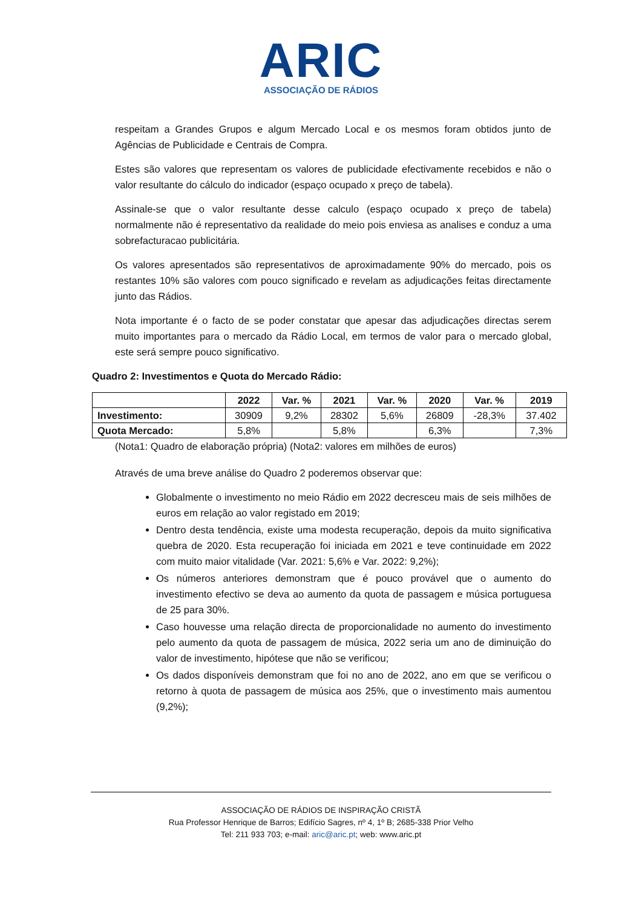ARIC
ASSOCIAÇÃO DE RÁDIOS
respeitam a Grandes Grupos e algum Mercado Local e os mesmos foram obtidos junto de Agências de Publicidade e Centrais de Compra.
Estes são valores que representam os valores de publicidade efectivamente recebidos e não o valor resultante do cálculo do indicador (espaço ocupado x preço de tabela).
Assinale-se que o valor resultante desse calculo (espaço ocupado x preço de tabela) normalmente não é representativo da realidade do meio pois enviesa as analises e conduz a uma sobrefacturacao publicitária.
Os valores apresentados são representativos de aproximadamente 90% do mercado, pois os restantes 10% são valores com pouco significado e revelam as adjudicações feitas directamente junto das Rádios.
Nota importante é o facto de se poder constatar que apesar das adjudicações directas serem muito importantes para o mercado da Rádio Local, em termos de valor para o mercado global, este será sempre pouco significativo.
Quadro 2: Investimentos e Quota do Mercado Rádio:
| | 2022 | Var. % | 2021 | Var. % | 2020 | Var. % | 2019 |
| --- | --- | --- | --- | --- | --- | --- | --- |
| Investimento: | 30909 | 9,2% | 28302 | 5,6% | 26809 | -28,3% | 37.402 |
| Quota Mercado: | 5,8% | | 5,8% | | 6,3% | | 7,3% |
(Nota1: Quadro de elaboração própria) (Nota2: valores em milhões de euros)
Através de uma breve análise do Quadro 2 poderemos observar que:
Globalmente o investimento no meio Rádio em 2022 decresceu mais de seis milhões de euros em relação ao valor registado em 2019;
Dentro desta tendência, existe uma modesta recuperação, depois da muito significativa quebra de 2020. Esta recuperação foi iniciada em 2021 e teve continuidade em 2022 com muito maior vitalidade (Var. 2021: 5,6% e Var. 2022: 9,2%);
Os números anteriores demonstram que é pouco provável que o aumento do investimento efectivo se deva ao aumento da quota de passagem e música portuguesa de 25 para 30%.
Caso houvesse uma relação directa de proporcionalidade no aumento do investimento pelo aumento da quota de passagem de música, 2022 seria um ano de diminuição do valor de investimento, hipótese que não se verificou;
Os dados disponíveis demonstram que foi no ano de 2022, ano em que se verificou o retorno à quota de passagem de música aos 25%, que o investimento mais aumentou (9,2%);
ASSOCIAÇÃO DE RÁDIOS DE INSPIRAÇÃO CRISTÃ
Rua Professor Henrique de Barros; Edifício Sagres, nº 4, 1º B; 2685-338 Prior Velho
Tel: 211 933 703; e-mail: aric@aric.pt; web: www.aric.pt